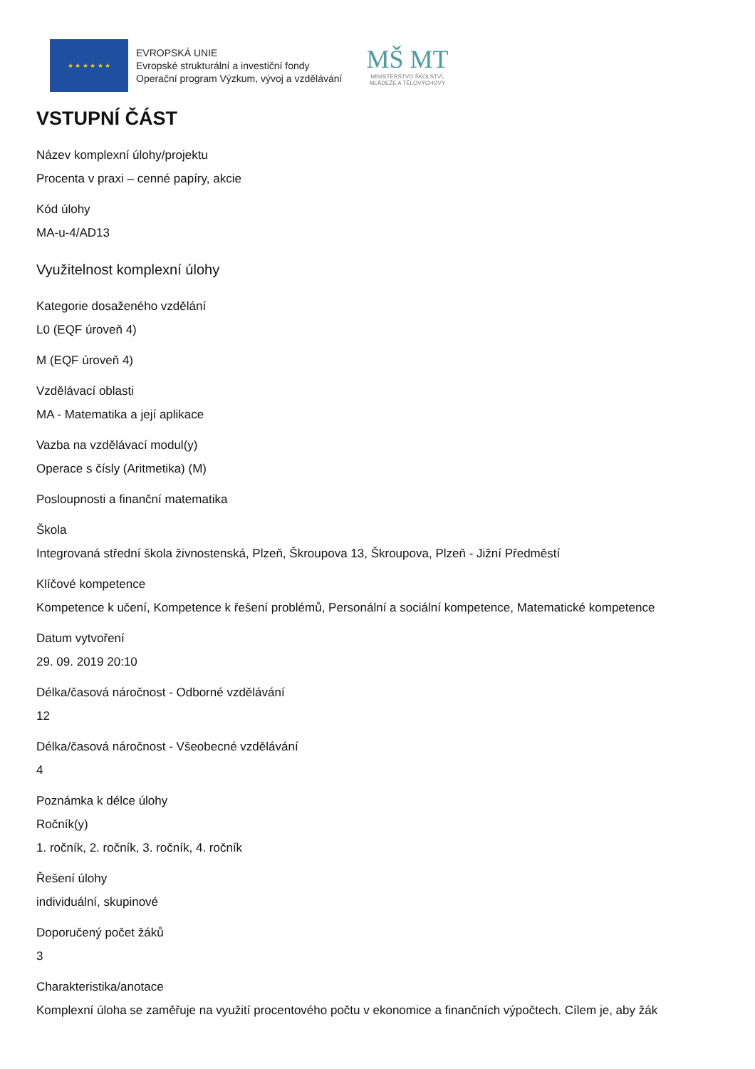★ ★ ★ ★ ★ ★
EVROPSKÁ UNIE
Evropské strukturální a investiční fondy
Operační program Výzkum, vývoj a vzdělávání
MŠ MT
MINISTERSTVO ŠKOLSTVÍ,
MLÁDEŽE A TĚLOVÝCHOVY
VSTUPNÍ ČÁST
Název komplexní úlohy/projektu
Procenta v praxi – cenné papíry, akcie
Kód úlohy
MA-u-4/AD13
Využitelnost komplexní úlohy
Kategorie dosaženého vzdělání
L0 (EQF úroveň 4)
M (EQF úroveň 4)
Vzdělávací oblasti
MA - Matematika a její aplikace
Vazba na vzdělávací modul(y)
Operace s čísly (Aritmetika) (M)
Posloupnosti a finanční matematika
Škola
Integrovaná střední škola živnostenská, Plzeň, Škroupova 13, Škroupova, Plzeň - Jižní Předměstí
Klíčové kompetence
Kompetence k učení, Kompetence k řešení problémů, Personální a sociální kompetence, Matematické kompetence
Datum vytvoření
29. 09. 2019 20:10
Délka/časová náročnost - Odborné vzdělávání
12
Délka/časová náročnost - Všeobecné vzdělávání
4
Poznámka k délce úlohy
Ročník(y)
1. ročník, 2. ročník, 3. ročník, 4. ročník
Řešení úlohy
individuální, skupinové
Doporučený počet žáků
3
Charakteristika/anotace
Komplexní úloha se zaměřuje na využití procentového počtu v ekonomice a finančních výpočtech. Cílem je, aby žák